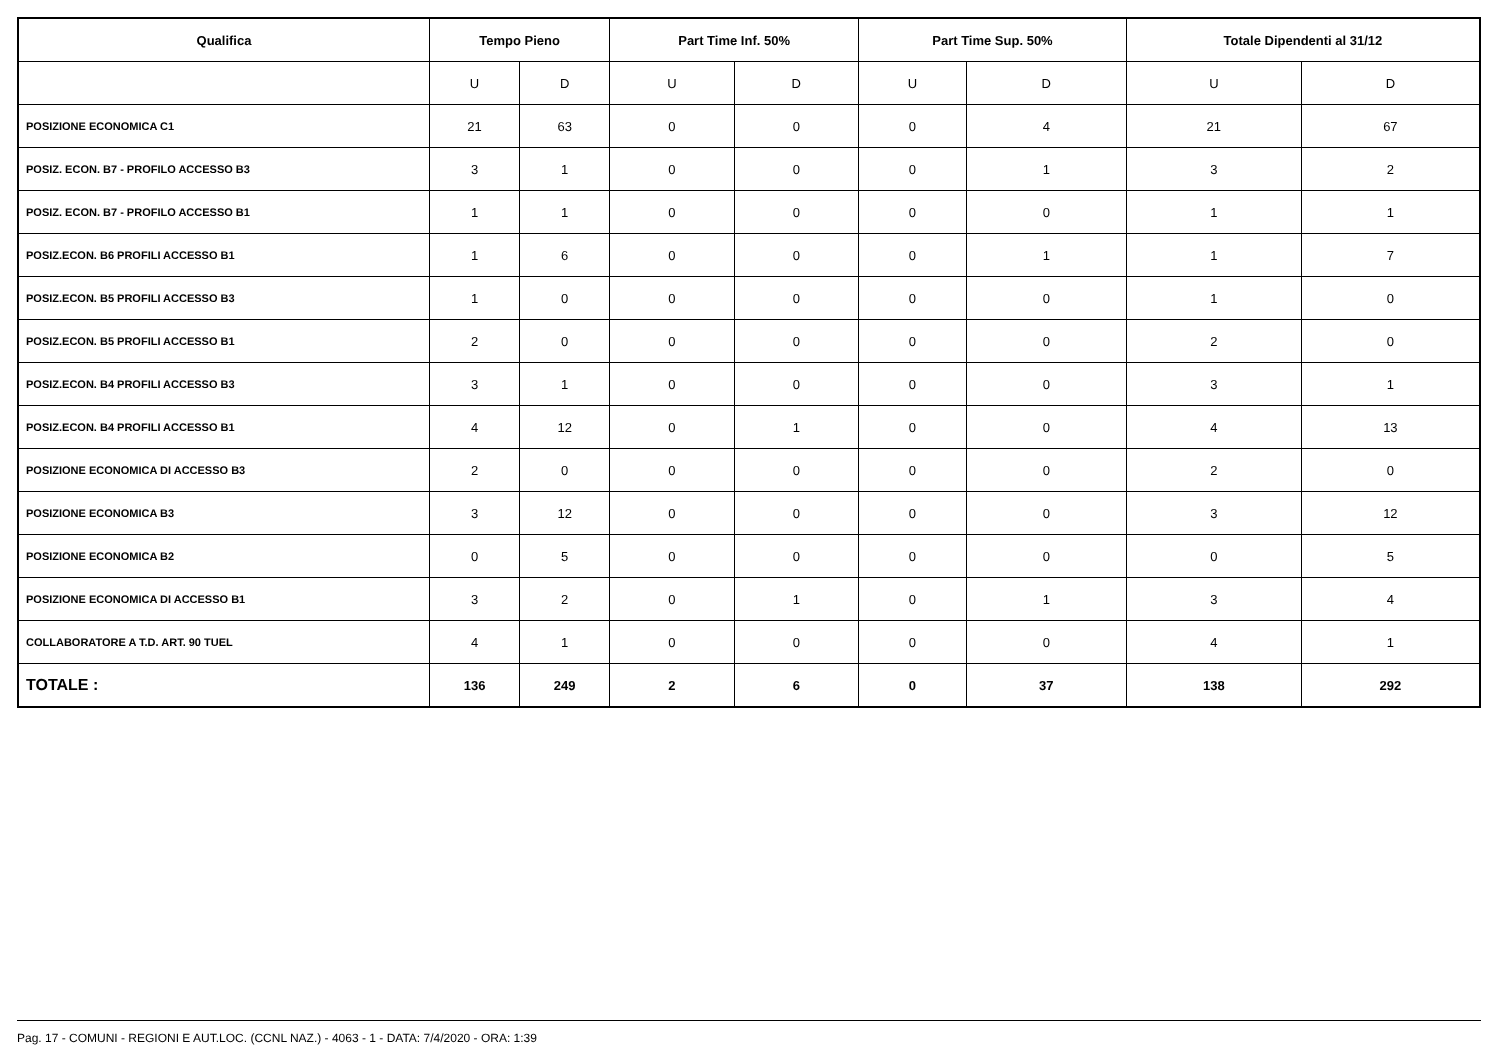| Qualifica | Tempo Pieno | | Part Time Inf. 50% | | Part Time Sup. 50% | | Totale Dipendenti al 31/12 | |
| --- | --- | --- | --- | --- | --- | --- | --- | --- |
| | U | D | U | D | U | D | U | D |
| POSIZIONE ECONOMICA C1 | 21 | 63 | 0 | 0 | 0 | 4 | 21 | 67 |
| POSIZ. ECON. B7 - PROFILO ACCESSO B3 | 3 | 1 | 0 | 0 | 0 | 1 | 3 | 2 |
| POSIZ. ECON. B7 - PROFILO ACCESSO B1 | 1 | 1 | 0 | 0 | 0 | 0 | 1 | 1 |
| POSIZ.ECON. B6 PROFILI ACCESSO B1 | 1 | 6 | 0 | 0 | 0 | 1 | 1 | 7 |
| POSIZ.ECON. B5 PROFILI ACCESSO B3 | 1 | 0 | 0 | 0 | 0 | 0 | 1 | 0 |
| POSIZ.ECON. B5 PROFILI ACCESSO B1 | 2 | 0 | 0 | 0 | 0 | 0 | 2 | 0 |
| POSIZ.ECON. B4 PROFILI ACCESSO B3 | 3 | 1 | 0 | 0 | 0 | 0 | 3 | 1 |
| POSIZ.ECON. B4 PROFILI ACCESSO B1 | 4 | 12 | 0 | 1 | 0 | 0 | 4 | 13 |
| POSIZIONE ECONOMICA DI ACCESSO B3 | 2 | 0 | 0 | 0 | 0 | 0 | 2 | 0 |
| POSIZIONE ECONOMICA B3 | 3 | 12 | 0 | 0 | 0 | 0 | 3 | 12 |
| POSIZIONE ECONOMICA B2 | 0 | 5 | 0 | 0 | 0 | 0 | 0 | 5 |
| POSIZIONE ECONOMICA DI ACCESSO B1 | 3 | 2 | 0 | 1 | 0 | 1 | 3 | 4 |
| COLLABORATORE A T.D. ART. 90 TUEL | 4 | 1 | 0 | 0 | 0 | 0 | 4 | 1 |
| TOTALE : | 136 | 249 | 2 | 6 | 0 | 37 | 138 | 292 |
Pag. 17 - COMUNI - REGIONI E AUT.LOC. (CCNL NAZ.) - 4063 - 1 - DATA: 7/4/2020 - ORA: 1:39